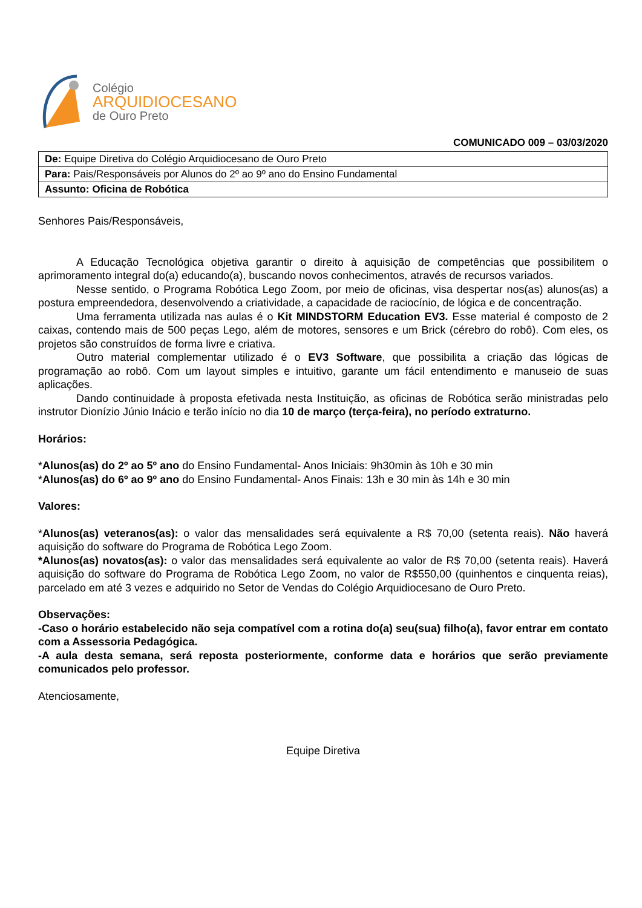Colégio
ARQUIDIOCESANO
de Ouro Preto
COMUNICADO 009 – 03/03/2020
| De: Equipe Diretiva do Colégio Arquidiocesano de Ouro Preto |
| Para: Pais/Responsáveis por Alunos do 2º ao 9º ano do Ensino Fundamental |
| Assunto: Oficina de Robótica |
Senhores Pais/Responsáveis,
A Educação Tecnológica objetiva garantir o direito à aquisição de competências que possibilitem o aprimoramento integral do(a) educando(a), buscando novos conhecimentos, através de recursos variados.
Nesse sentido, o Programa Robótica Lego Zoom, por meio de oficinas, visa despertar nos(as) alunos(as) a postura empreendedora, desenvolvendo a criatividade, a capacidade de raciocínio, de lógica e de concentração.
Uma ferramenta utilizada nas aulas é o Kit MINDSTORM Education EV3. Esse material é composto de 2 caixas, contendo mais de 500 peças Lego, além de motores, sensores e um Brick (cérebro do robô). Com eles, os projetos são construídos de forma livre e criativa.
Outro material complementar utilizado é o EV3 Software, que possibilita a criação das lógicas de programação ao robô. Com um layout simples e intuitivo, garante um fácil entendimento e manuseio de suas aplicações.
Dando continuidade à proposta efetivada nesta Instituição, as oficinas de Robótica serão ministradas pelo instrutor Dionízio Júnio Inácio e terão início no dia 10 de março (terça-feira), no período extraturno.
Horários:
*Alunos(as) do 2º ao 5º ano do Ensino Fundamental- Anos Iniciais: 9h30min às 10h e 30 min
*Alunos(as) do 6º ao 9º ano do Ensino Fundamental- Anos Finais: 13h e 30 min às 14h e 30 min
Valores:
*Alunos(as) veteranos(as): o valor das mensalidades será equivalente a R$ 70,00 (setenta reais). Não haverá aquisição do software do Programa de Robótica Lego Zoom.
*Alunos(as) novatos(as): o valor das mensalidades será equivalente ao valor de R$ 70,00 (setenta reais). Haverá aquisição do software do Programa de Robótica Lego Zoom, no valor de R$550,00 (quinhentos e cinquenta reias), parcelado em até 3 vezes e adquirido no Setor de Vendas do Colégio Arquidiocesano de Ouro Preto.
Observações:
-Caso o horário estabelecido não seja compatível com a rotina do(a) seu(sua) filho(a), favor entrar em contato com a Assessoria Pedagógica.
-A aula desta semana, será reposta posteriormente, conforme data e horários que serão previamente comunicados pelo professor.
Atenciosamente,
Equipe Diretiva